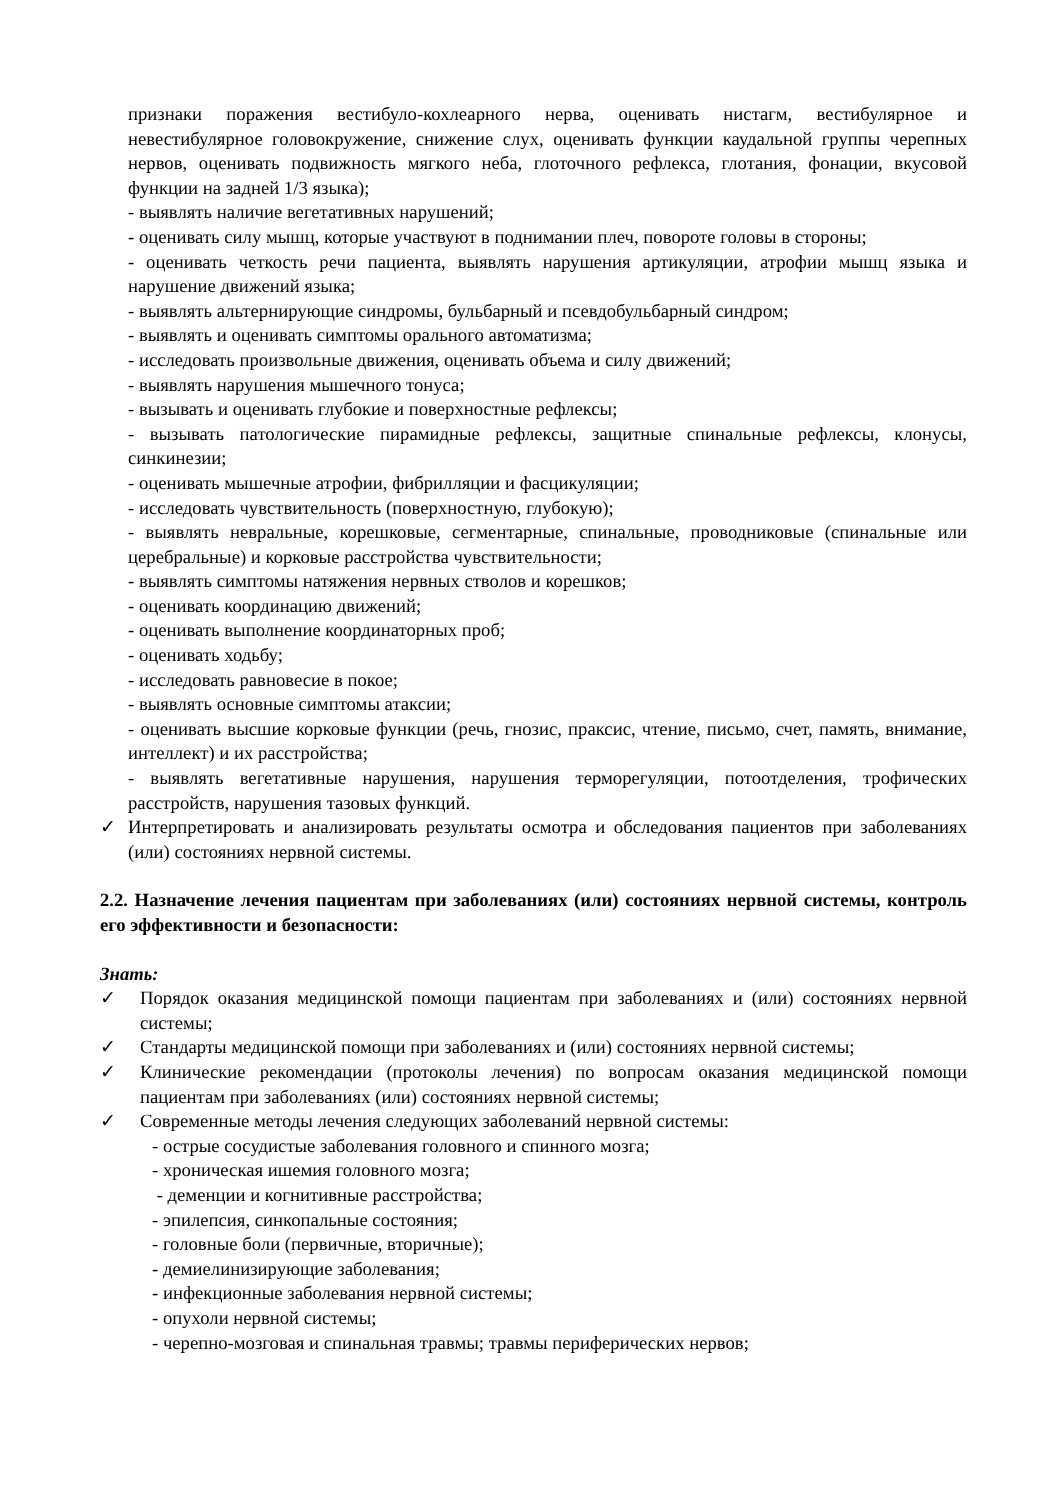признаки поражения вестибуло-кохлеарного нерва, оценивать нистагм, вестибулярное и невестибулярное головокружение, снижение слух, оценивать функции каудальной группы черепных нервов, оценивать подвижность мягкого неба, глоточного рефлекса, глотания, фонации, вкусовой функции на задней 1/3 языка);
- выявлять наличие вегетативных нарушений;
- оценивать силу мышц, которые участвуют в поднимании плеч, повороте головы в стороны;
- оценивать четкость речи пациента, выявлять нарушения артикуляции, атрофии мышц языка и нарушение движений языка;
- выявлять альтернирующие синдромы, бульбарный и псевдобульбарный синдром;
- выявлять и оценивать симптомы орального автоматизма;
- исследовать произвольные движения, оценивать объема и силу движений;
- выявлять нарушения мышечного тонуса;
- вызывать и оценивать глубокие и поверхностные рефлексы;
- вызывать патологические пирамидные рефлексы, защитные спинальные рефлексы, клонусы, синкинезии;
- оценивать мышечные атрофии, фибрилляции и фасцикуляции;
- исследовать чувствительность (поверхностную, глубокую);
- выявлять невральные, корешковые, сегментарные, спинальные, проводниковые (спинальные или церебральные) и корковые расстройства чувствительности;
- выявлять симптомы натяжения нервных стволов и корешков;
- оценивать координацию движений;
- оценивать выполнение координаторных проб;
- оценивать ходьбу;
- исследовать равновесие в покое;
- выявлять основные симптомы атаксии;
- оценивать высшие корковые функции (речь, гнозис, праксис, чтение, письмо, счет, память, внимание, интеллект) и их расстройства;
- выявлять вегетативные нарушения, нарушения терморегуляции, потоотделения, трофических расстройств, нарушения тазовых функций.
✓ Интерпретировать и анализировать результаты осмотра и обследования пациентов при заболеваниях (или) состояниях нервной системы.
2.2. Назначение лечения пациентам при заболеваниях (или) состояниях нервной системы, контроль его эффективности и безопасности:
Знать:
✓ Порядок оказания медицинской помощи пациентам при заболеваниях и (или) состояниях нервной системы;
✓ Стандарты медицинской помощи при заболеваниях и (или) состояниях нервной системы;
✓ Клинические рекомендации (протоколы лечения) по вопросам оказания медицинской помощи пациентам при заболеваниях (или) состояниях нервной системы;
✓ Современные методы лечения следующих заболеваний нервной системы:
- острые сосудистые заболевания головного и спинного мозга;
- хроническая ишемия головного мозга;
- деменции и когнитивные расстройства;
- эпилепсия, синкопальные состояния;
- головные боли (первичные, вторичные);
- демиелинизирующие заболевания;
- инфекционные заболевания нервной системы;
- опухоли нервной системы;
- черепно-мозговая и спинальная травмы; травмы периферических нервов;